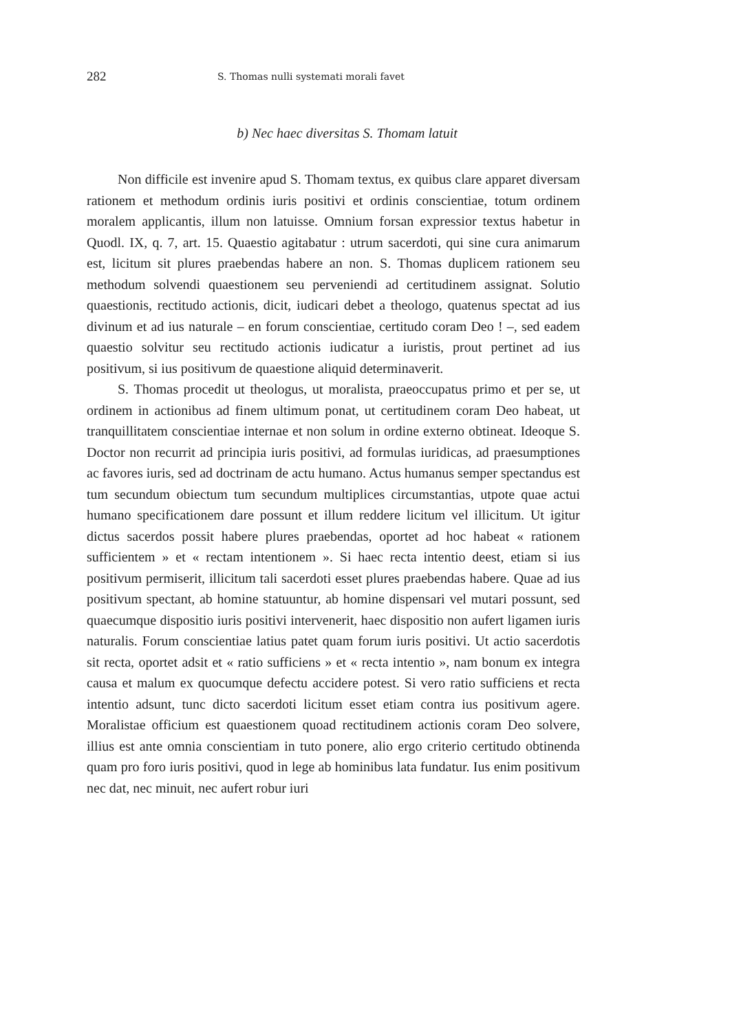282 S. Thomas nulli systemati morali favet
b) Nec haec diversitas S. Thomam latuit
Non difficile est invenire apud S. Thomam textus, ex quibus clare apparet diversam rationem et methodum ordinis iuris positivi et ordinis conscientiae, totum ordinem moralem applicantis, illum non latuisse. Omnium forsan expressior textus habetur in Quodl. IX, q. 7, art. 15. Quaestio agitabatur : utrum sacerdoti, qui sine cura animarum est, licitum sit plures praebendas habere an non. S. Thomas duplicem rationem seu methodum solvendi quaestionem seu perveniendi ad certitudinem assignat. Solutio quaestionis, rectitudo actionis, dicit, iudicari debet a theologo, quatenus spectat ad ius divinum et ad ius naturale – en forum conscientiae, certitudo coram Deo ! –, sed eadem quaestio solvitur seu rectitudo actionis iudicatur a iuristis, prout pertinet ad ius positivum, si ius positivum de quaestione aliquid determinaverit.
S. Thomas procedit ut theologus, ut moralista, praeoccupatus primo et per se, ut ordinem in actionibus ad finem ultimum ponat, ut certitudinem coram Deo habeat, ut tranquillitatem conscientiae internae et non solum in ordine externo obtineat. Ideoque S. Doctor non recurrit ad principia iuris positivi, ad formulas iuridicas, ad praesumptiones ac favores iuris, sed ad doctrinam de actu humano. Actus humanus semper spectandus est tum secundum obiectum tum secundum multiplices circumstantias, utpote quae actui humano specificationem dare possunt et illum reddere licitum vel illicitum. Ut igitur dictus sacerdos possit habere plures praebendas, oportet ad hoc habeat « rationem sufficientem » et « rectam intentionem ». Si haec recta intentio deest, etiam si ius positivum permiserit, illicitum tali sacerdoti esset plures praebendas habere. Quae ad ius positivum spectant, ab homine statuuntur, ab homine dispensari vel mutari possunt, sed quaecumque dispositio iuris positivi intervenerit, haec dispositio non aufert ligamen iuris naturalis. Forum conscientiae latius patet quam forum iuris positivi. Ut actio sacerdotis sit recta, oportet adsit et « ratio sufficiens » et « recta intentio », nam bonum ex integra causa et malum ex quocumque defectu accidere potest. Si vero ratio sufficiens et recta intentio adsunt, tunc dicto sacerdoti licitum esset etiam contra ius positivum agere. Moralistae officium est quaestionem quoad rectitudinem actionis coram Deo solvere, illius est ante omnia conscientiam in tuto ponere, alio ergo criterio certitudo obtinenda quam pro foro iuris positivi, quod in lege ab hominibus lata fundatur. Ius enim positivum nec dat, nec minuit, nec aufert robur iuri